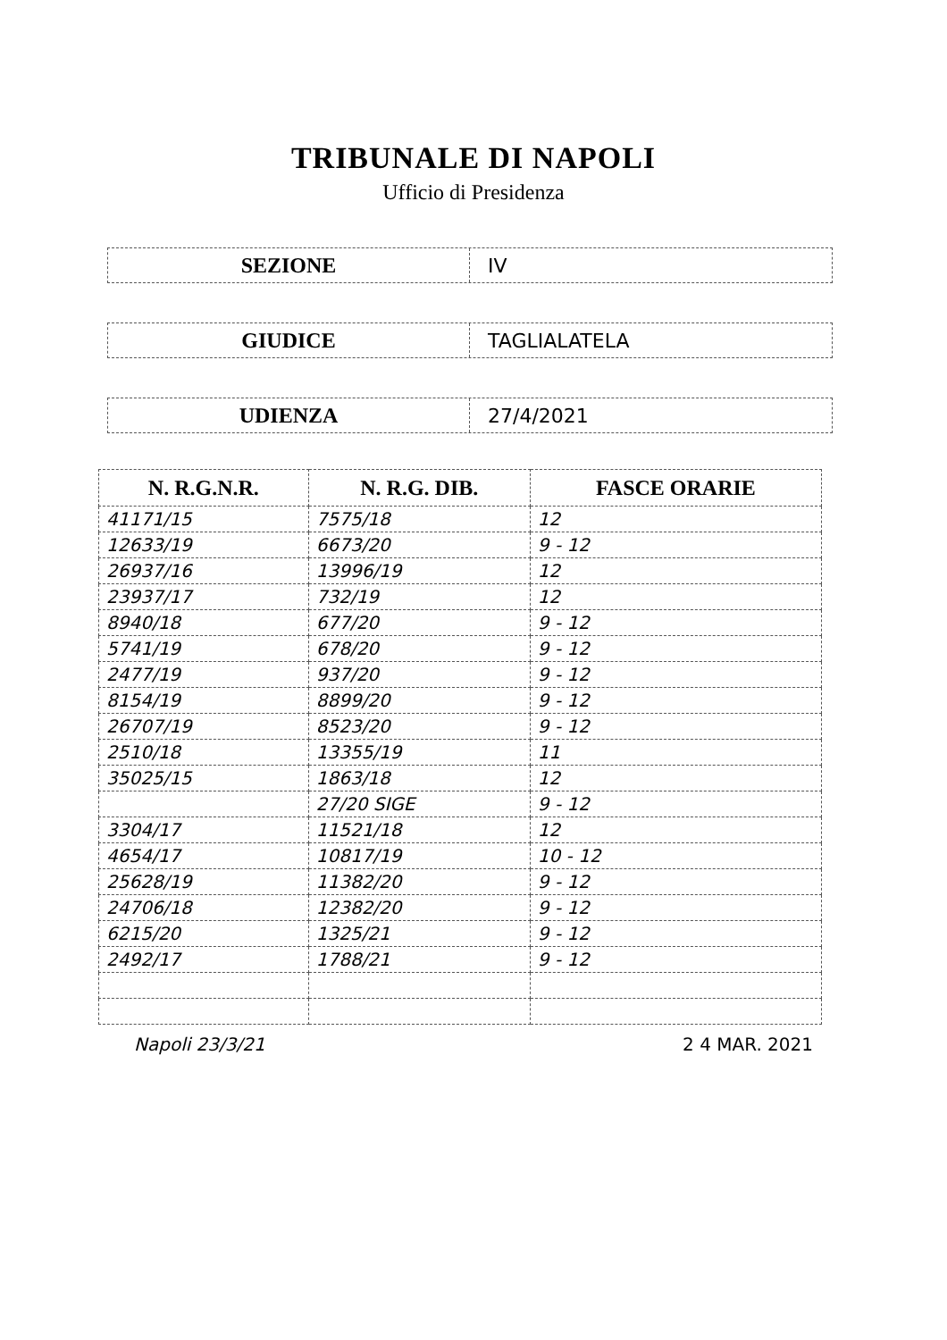TRIBUNALE DI NAPOLI
Ufficio di Presidenza
SEZIONE
IV
GIUDICE
TAGLIALATELA
UDIENZA
27/4/2021
| N. R.G.N.R. | N. R.G. DIB. | FASCE ORARIE |
| --- | --- | --- |
| 41171/15 | 7575/18 | 12 |
| 12633/19 | 6673/20 | 9 - 12 |
| 26937/16 | 13996/19 | 12 |
| 23937/17 | 732/19 | 12 |
| 8940/18 | 677/20 | 9 - 12 |
| 5741/19 | 678/20 | 9 - 12 |
| 2477/19 | 937/20 | 9 - 12 |
| 8154/19 | 8899/20 | 9 - 12 |
| 26707/19 | 8523/20 | 9 - 12 |
| 2510/18 | 13355/19 | 11 |
| 35025/15 | 1863/18 | 12 |
| | 27/20 SIGE | 9 - 12 |
| 3304/17 | 11521/18 | 12 |
| 4654/17 | 10817/19 | 10 - 12 |
| 25628/19 | 11382/20 | 9 - 12 |
| 24706/18 | 12382/20 | 9 - 12 |
| 6215/20 | 1325/21 | 9 - 12 |
| 2492/17 | 1788/21 | 9 - 12 |
Napoli 23/3/21 2 4 MAR. 2021